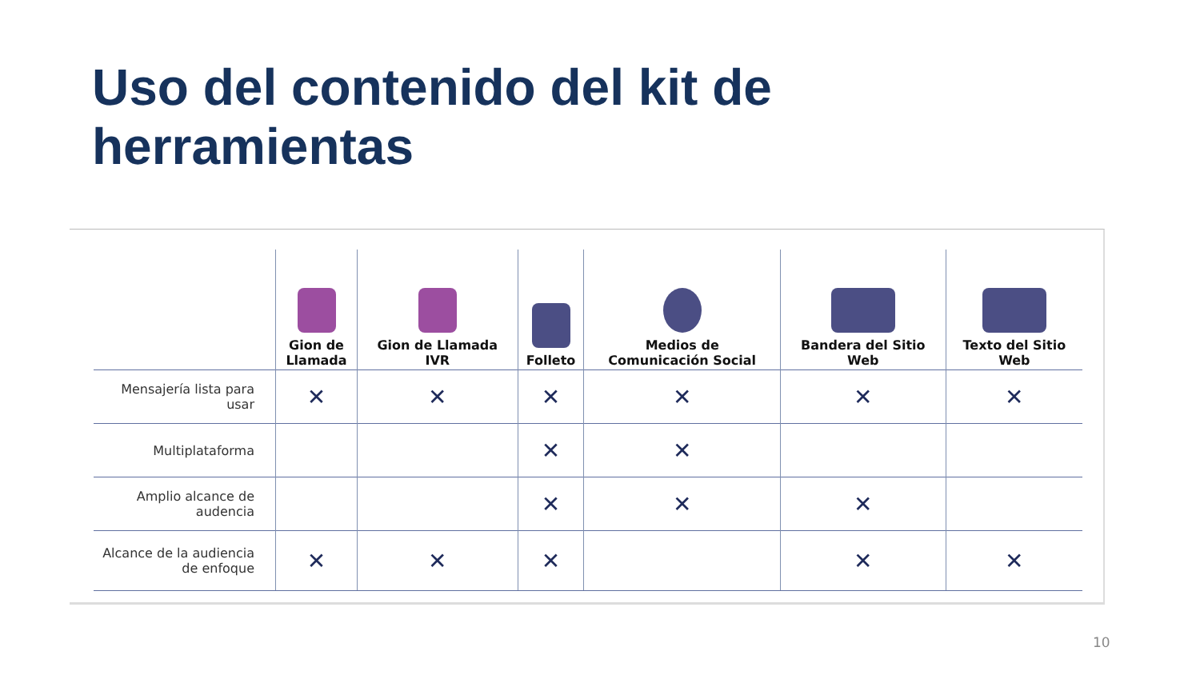Uso del contenido del kit de herramientas
| | Gion de Llamada | Gion de Llamada IVR | Folleto | Medios de Comunicación Social | Bandera del Sitio Web | Texto del Sitio Web |
| --- | --- | --- | --- | --- | --- | --- |
| Mensajería lista para usar | ✕ | ✕ | ✕ | ✕ | ✕ | ✕ |
| Multiplataforma | | | ✕ | ✕ | | |
| Amplio alcance de audencia | | | ✕ | ✕ | ✕ | |
| Alcance de la audiencia de enfoque | ✕ | ✕ | ✕ | | ✕ | ✕ |
10